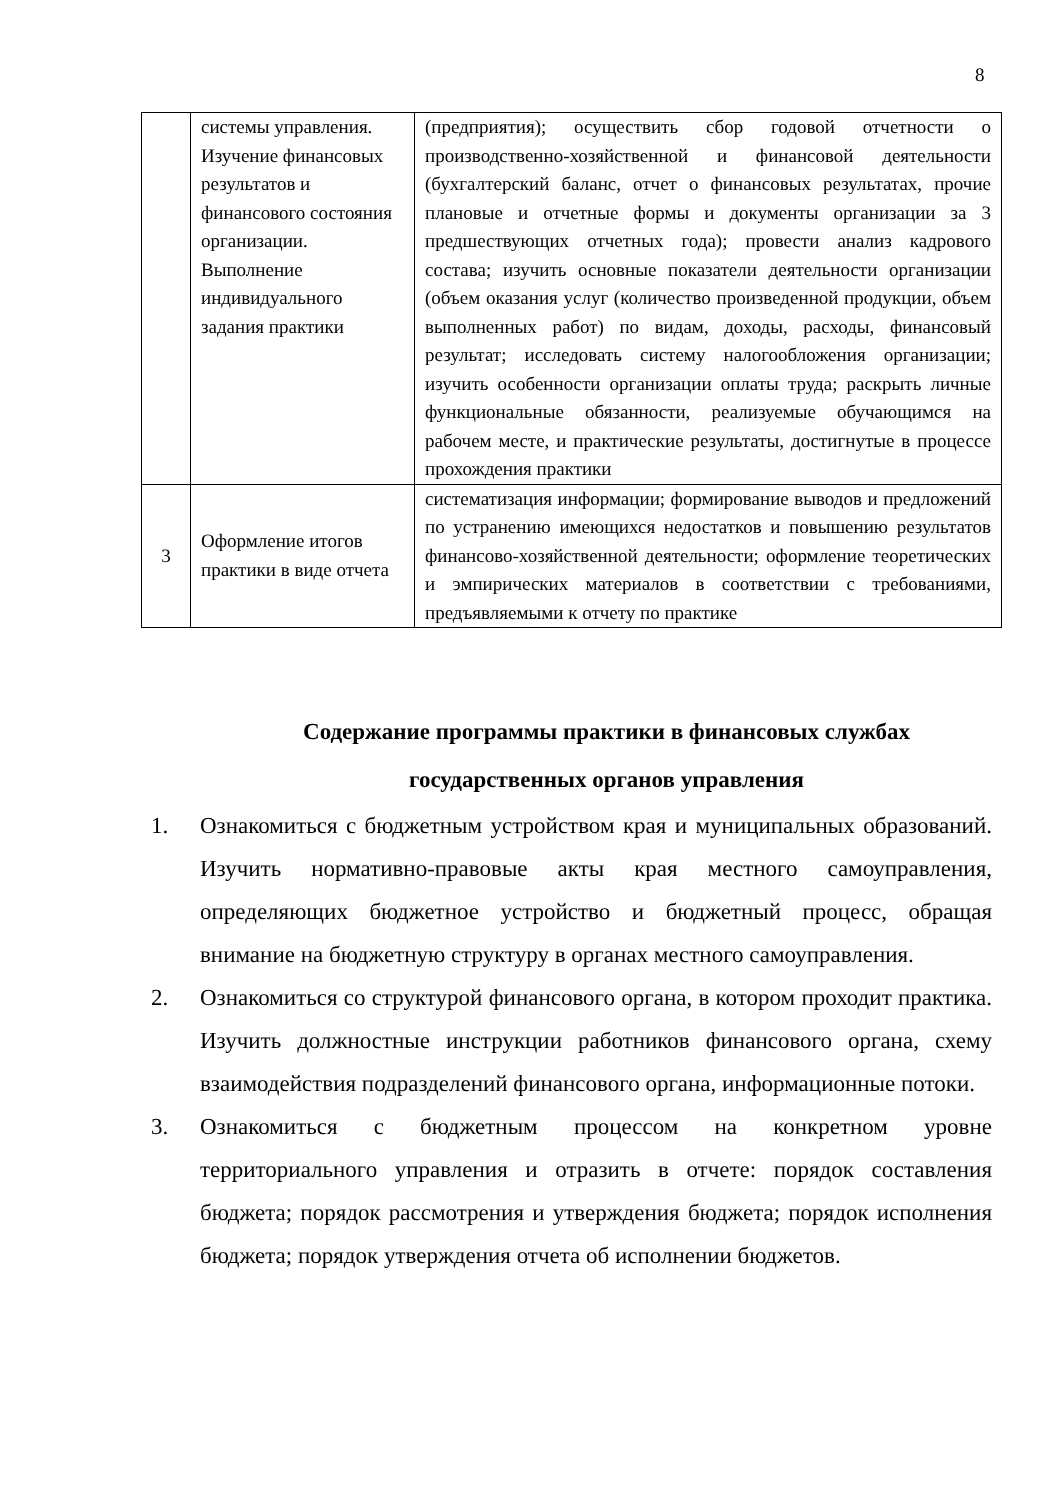8
| | системы управления. Изучение финансовых результатов и финансового состояния организации. Выполнение индивидуального задания практики | (предприятия); осуществить сбор годовой отчетности о производственно-хозяйственной и финансовой деятельности (бухгалтерский баланс, отчет о финансовых результатах, прочие плановые и отчетные формы и документы организации за 3 предшествующих отчетных года); провести анализ кадрового состава; изучить основные показатели деятельности организации (объем оказания услуг (количество произведенной продукции, объем выполненных работ) по видам, доходы, расходы, финансовый результат; исследовать систему налогообложения организации; изучить особенности организации оплаты труда; раскрыть личные функциональные обязанности, реализуемые обучающимся на рабочем месте, и практические результаты, достигнутые в процессе прохождения практики |
| 3 | Оформление итогов практики в виде отчета | систематизация информации; формирование выводов и предложений по устранению имеющихся недостатков и повышению результатов финансово-хозяйственной деятельности; оформление теоретических и эмпирических материалов в соответствии с требованиями, предъявляемыми к отчету по практике |
Содержание программы практики в финансовых службах государственных органов управления
1. Ознакомиться с бюджетным устройством края и муниципальных образований. Изучить нормативно-правовые акты края местного самоуправления, определяющих бюджетное устройство и бюджетный процесс, обращая внимание на бюджетную структуру в органах местного самоуправления.
2. Ознакомиться со структурой финансового органа, в котором проходит практика. Изучить должностные инструкции работников финансового органа, схему взаимодействия подразделений финансового органа, информационные потоки.
3. Ознакомиться с бюджетным процессом на конкретном уровне территориального управления и отразить в отчете: порядок составления бюджета; порядок рассмотрения и утверждения бюджета; порядок исполнения бюджета; порядок утверждения отчета об исполнении бюджетов.